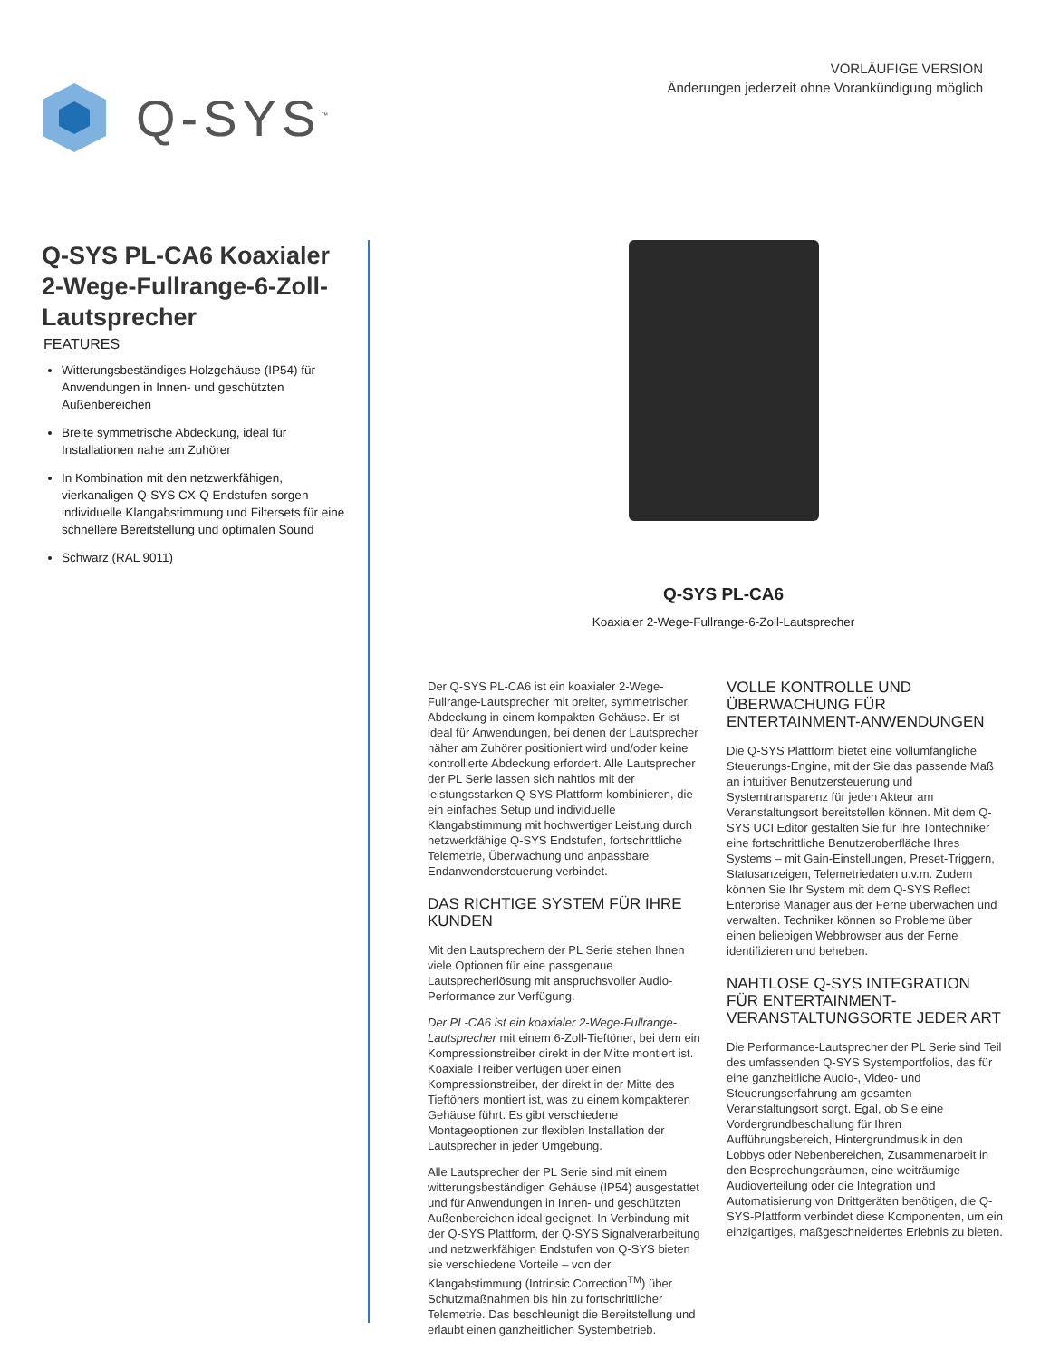Q-SYS<sup>™</sup>
VORLÄUFIGE VERSION
Änderungen jederzeit ohne Vorankündigung möglich
Q-SYS PL-CA6 Koaxialer 2-Wege-Fullrange-6-Zoll-Lautsprecher
FEATURES
Witterungsbeständiges Holzgehäuse (IP54) für Anwendungen in Innen- und geschützten Außenbereichen
Breite symmetrische Abdeckung, ideal für Installationen nahe am Zuhörer
In Kombination mit den netzwerkfähigen, vierkanaligen Q-SYS CX-Q Endstufen sorgen individuelle Klangabstimmung und Filtersets für eine schnellere Bereitstellung und optimalen Sound
Schwarz (RAL 9011)
Q-SYS PL-CA6
Koaxialer 2-Wege-Fullrange-6-Zoll-Lautsprecher
Der Q-SYS PL-CA6 ist ein koaxialer 2-Wege-Fullrange-Lautsprecher mit breiter, symmetrischer Abdeckung in einem kompakten Gehäuse. Er ist ideal für Anwendungen, bei denen der Lautsprecher näher am Zuhörer positioniert wird und/oder keine kontrollierte Abdeckung erfordert. Alle Lautsprecher der PL Serie lassen sich nahtlos mit der leistungsstarken Q-SYS Plattform kombinieren, die ein einfaches Setup und individuelle Klangabstimmung mit hochwertiger Leistung durch netzwerkfähige Q-SYS Endstufen, fortschrittliche Telemetrie, Überwachung und anpassbare Endanwendersteuerung verbindet.
DAS RICHTIGE SYSTEM FÜR IHRE KUNDEN
Mit den Lautsprechern der PL Serie stehen Ihnen viele Optionen für eine passgenaue Lautsprecherlösung mit anspruchsvoller Audio-Performance zur Verfügung.
Der PL-CA6 ist ein koaxialer 2-Wege-Fullrange-Lautsprecher mit einem 6-Zoll-Tieftöner, bei dem ein Kompressionstreiber direkt in der Mitte montiert ist. Koaxiale Treiber verfügen über einen Kompressionstreiber, der direkt in der Mitte des Tieftöners montiert ist, was zu einem kompakteren Gehäuse führt. Es gibt verschiedene Montageoptionen zur flexiblen Installation der Lautsprecher in jeder Umgebung.
Alle Lautsprecher der PL Serie sind mit einem witterungsbeständigen Gehäuse (IP54) ausgestattet und für Anwendungen in Innen- und geschützten Außenbereichen ideal geeignet. In Verbindung mit der Q-SYS Plattform, der Q-SYS Signalverarbeitung und netzwerkfähigen Endstufen von Q-SYS bieten sie verschiedene Vorteile – von der Klangabstimmung (Intrinsic Correction<sup>TM</sup>) über Schutzmaßnahmen bis hin zu fortschrittlicher Telemetrie. Das beschleunigt die Bereitstellung und erlaubt einen ganzheitlichen Systembetrieb.
VOLLE KONTROLLE UND ÜBERWACHUNG FÜR ENTERTAINMENT-ANWENDUNGEN
Die Q-SYS Plattform bietet eine vollumfängliche Steuerungs-Engine, mit der Sie das passende Maß an intuitiver Benutzersteuerung und Systemtransparenz für jeden Akteur am Veranstaltungsort bereitstellen können. Mit dem Q-SYS UCI Editor gestalten Sie für Ihre Tontechniker eine fortschrittliche Benutzeroberfläche Ihres Systems – mit Gain-Einstellungen, Preset-Triggern, Statusanzeigen, Telemetriedaten u.v.m. Zudem können Sie Ihr System mit dem Q-SYS Reflect Enterprise Manager aus der Ferne überwachen und verwalten. Techniker können so Probleme über einen beliebigen Webbrowser aus der Ferne identifizieren und beheben.
NAHTLOSE Q-SYS INTEGRATION FÜR ENTERTAINMENT-VERANSTALTUNGSORTE JEDER ART
Die Performance-Lautsprecher der PL Serie sind Teil des umfassenden Q-SYS Systemportfolios, das für eine ganzheitliche Audio-, Video- und Steuerungserfahrung am gesamten Veranstaltungsort sorgt. Egal, ob Sie eine Vordergrundbeschallung für Ihren Aufführungsbereich, Hintergrundmusik in den Lobbys oder Nebenbereichen, Zusammenarbeit in den Besprechungsräumen, eine weiträumige Audioverteilung oder die Integration und Automatisierung von Drittgeräten benötigen, die Q-SYS-Plattform verbindet diese Komponenten, um ein einzigartiges, maßgeschneidertes Erlebnis zu bieten.